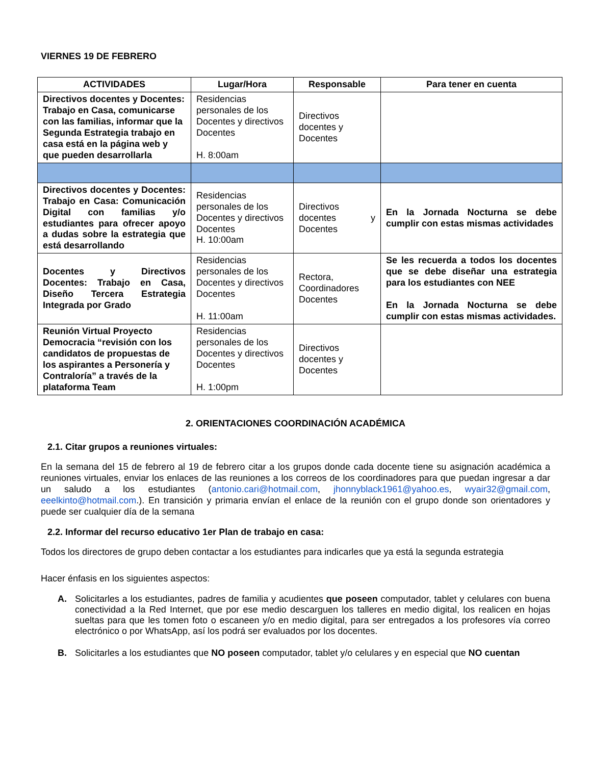VIERNES 19 DE FEBRERO
| ACTIVIDADES | Lugar/Hora | Responsable | Para tener en cuenta |
| --- | --- | --- | --- |
| Directivos docentes y Docentes: Trabajo en Casa, comunicarse con las familias, informar que la Segunda Estrategia trabajo en casa está en la página web y que pueden desarrollarla | Residencias personales de los Docentes y directivos Docentes H. 8:00am | Directivos docentes y Docentes | |
| Directivos docentes y Docentes: Trabajo en Casa: Comunicación Digital con familias y/o estudiantes para ofrecer apoyo a dudas sobre la estrategia que está desarrollando | Residencias personales de los Docentes y directivos Docentes H. 10:00am | Directivos docentes y Docentes | En la Jornada Nocturna se debe cumplir con estas mismas actividades |
| Docentes y Directivos Docentes: Trabajo en Casa, Diseño Tercera Estrategia Integrada por Grado | Residencias personales de los Docentes y directivos Docentes H. 11:00am | Rectora, Coordinadores Docentes | Se les recuerda a todos los docentes que se debe diseñar una estrategia para los estudiantes con NEE En la Jornada Nocturna se debe cumplir con estas mismas actividades. |
| Reunión Virtual Proyecto Democracia “revisión con los candidatos de propuestas de los aspirantes a Personería y Contraloría” a través de la plataforma Team | Residencias personales de los Docentes y directivos Docentes H. 1:00pm | Directivos docentes y Docentes | |
2. ORIENTACIONES COORDINACIÓN ACADÉMICA
2.1. Citar grupos a reuniones virtuales:
En la semana del 15 de febrero al 19 de febrero citar a los grupos donde cada docente tiene su asignación académica a reuniones virtuales, enviar los enlaces de las reuniones a los correos de los coordinadores para que puedan ingresar a dar un saludo a los estudiantes (antonio.cari@hotmail.com, jhonnyblack1961@yahoo.es, wyair32@gmail.com, eeelkinto@hotmail.com.). En transición y primaria envían el enlace de la reunión con el grupo donde son orientadores y puede ser cualquier día de la semana
2.2. Informar del recurso educativo 1er Plan de trabajo en casa:
Todos los directores de grupo deben contactar a los estudiantes para indicarles que ya está la segunda estrategia
Hacer énfasis en los siguientes aspectos:
A. Solicitarles a los estudiantes, padres de familia y acudientes que poseen computador, tablet y celulares con buena conectividad a la Red Internet, que por ese medio descarguen los talleres en medio digital, los realicen en hojas sueltas para que les tomen foto o escaneen y/o en medio digital, para ser entregados a los profesores vía correo electrónico o por WhatsApp, así los podrá ser evaluados por los docentes.
B. Solicitarles a los estudiantes que NO poseen computador, tablet y/o celulares y en especial que NO cuentan